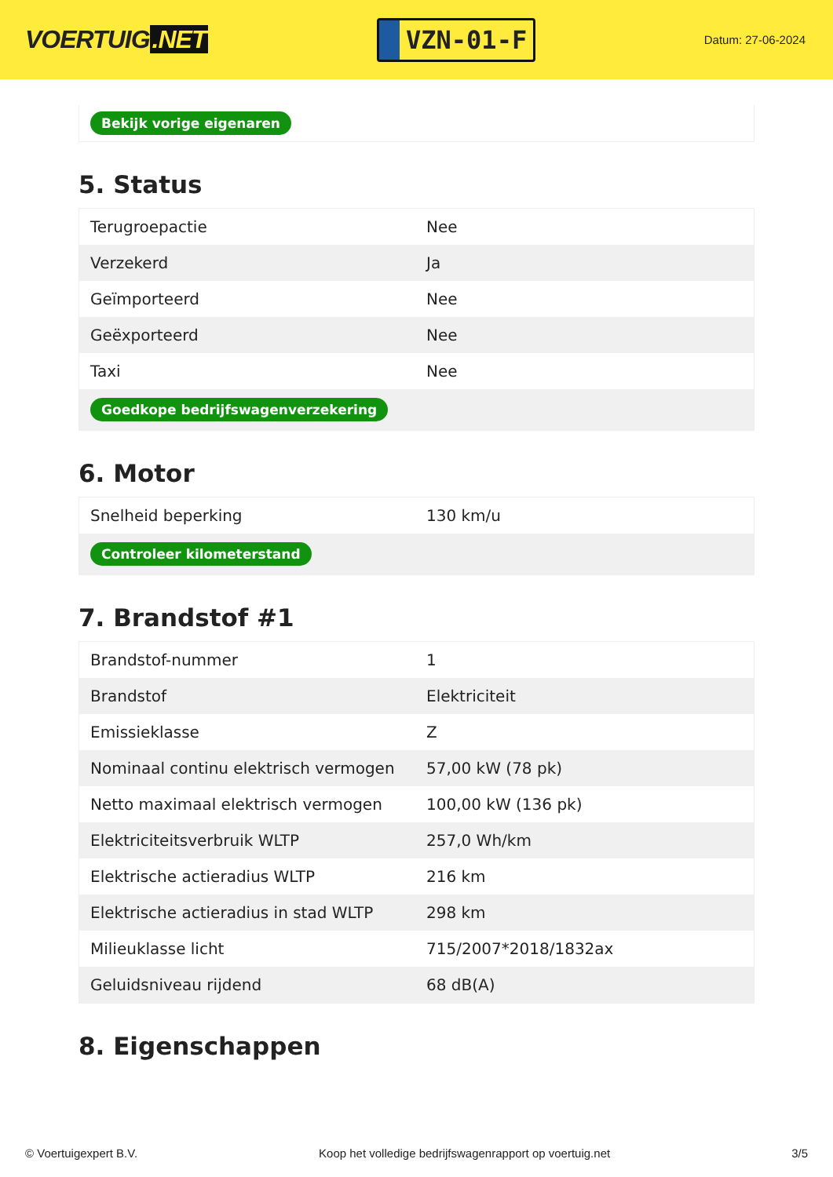VOERTUIG.NET
VZN-01-F
Datum: 27-06-2024
Bekijk vorige eigenaren
5. Status
| Terugroepactie | Nee |
| Verzekerd | Ja |
| Geïmporteerd | Nee |
| Geëxporteerd | Nee |
| Taxi | Nee |
| Goedkope bedrijfswagenverzekering | |
6. Motor
| Snelheid beperking | 130 km/u |
| Controleer kilometerstand | |
7. Brandstof #1
| Brandstof-nummer | 1 |
| Brandstof | Elektriciteit |
| Emissieklasse | Z |
| Nominaal continu elektrisch vermogen | 57,00 kW (78 pk) |
| Netto maximaal elektrisch vermogen | 100,00 kW (136 pk) |
| Elektriciteitsverbruik WLTP | 257,0 Wh/km |
| Elektrische actieradius WLTP | 216 km |
| Elektrische actieradius in stad WLTP | 298 km |
| Milieuklasse licht | 715/2007*2018/1832ax |
| Geluidsniveau rijdend | 68 dB(A) |
8. Eigenschappen
© Voertuigexpert B.V. Koop het volledige bedrijfswagenrapport op voertuig.net 3/5